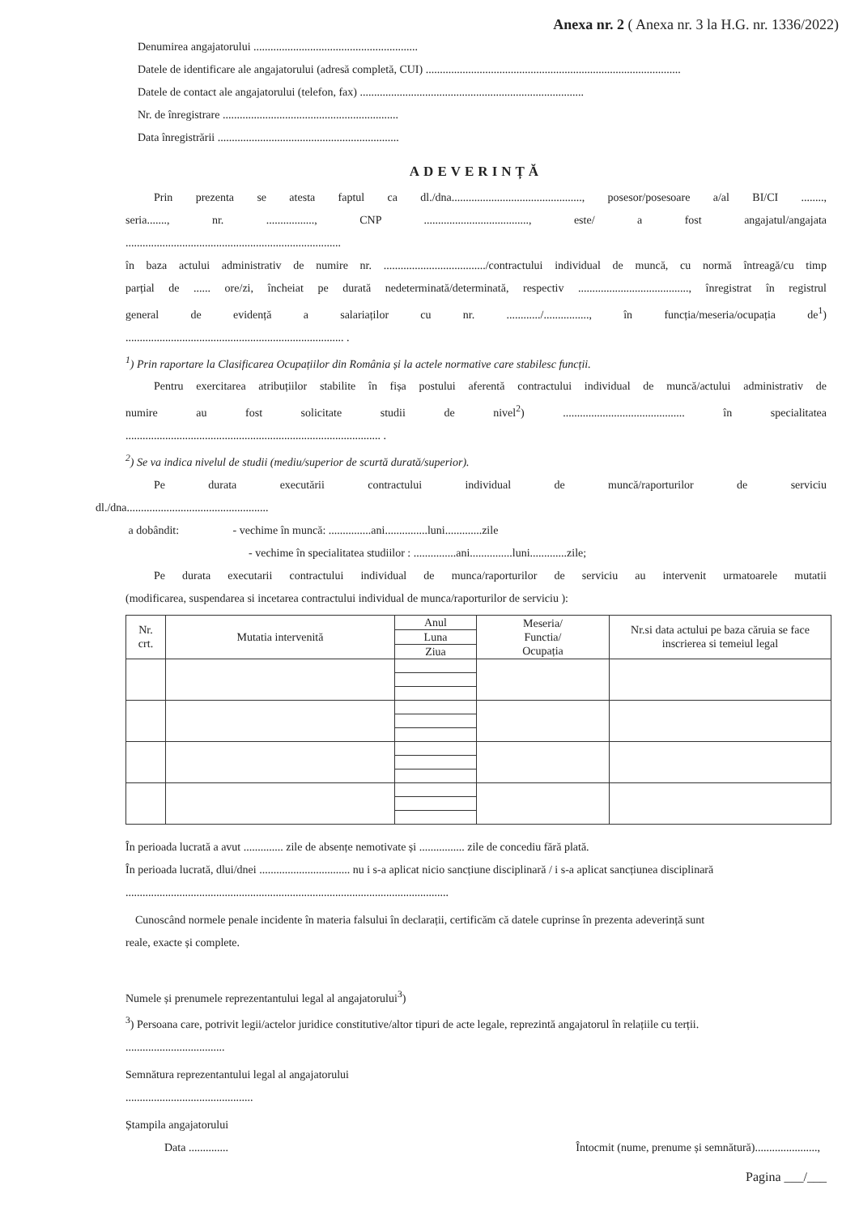Anexa nr. 2 ( Anexa nr. 3 la H.G. nr. 1336/2022)
Denumirea angajatorului ..........................................................
Datele de identificare ale angajatorului (adresă completă, CUI) ..........................................................................................
Datele de contact ale angajatorului (telefon, fax) ...............................................................................
Nr. de înregistrare ..............................................................
Data înregistrării ................................................................
ADEVERINȚĂ
Prin prezenta se atesta faptul ca dl./dna.............................................., posesor/posesoare a/al BI/CI ........,
seria......., nr. ................., CNP ....................................., este/ a fost angajatul/angajata
............................................................................
în baza actului administrativ de numire nr. ..................................../contractului individual de muncă, cu normă întreagă/cu timp
parțial de ...... ore/zi, încheiat pe durată nedeterminată/determinată, respectiv ......................................., înregistrat în registrul
general de evidență a salariaților cu nr. ............/................, în funcția/meseria/ocupația de<sup>1</sup>)
............................................................................. .
<sup>1</sup>) Prin raportare la Clasificarea Ocupațiilor din România și la actele normative care stabilesc funcții.
Pentru exercitarea atribuțiilor stabilite în fișa postului aferentă contractului individual de muncă/actului administrativ de
numire au fost solicitate studii de nivel<sup>2</sup>) ........................................... în specialitatea
.......................................................................................... .
<sup>2</sup>) Se va indica nivelul de studii (mediu/superior de scurtă durată/superior).
Pe durata executării contractului individual de muncă/raporturilor de serviciu
dl./dna..................................................
a dobândit: - vechime în muncă: ...............ani...............luni.............zile
- vechime în specialitatea studiilor : ...............ani...............luni.............zile;
Pe durata executarii contractului individual de munca/raporturilor de serviciu au intervenit urmatoarele mutatii
(modificarea, suspendarea si incetarea contractului individual de munca/raporturilor de serviciu ):
| Nr. crt. | Mutatia intervenită | Anul | Meseria/ Functia/ Ocupația | Nr.si data actului pe baza căruia se face inscrierea si temeiul legal |
| --- | --- | --- | --- | --- |
| | | Luna | | |
| | | Ziua | | |
În perioada lucrată a avut .............. zile de absențe nemotivate și ................ zile de concediu fără plată.
În perioada lucrată, dlui/dnei ................................ nu i s-a aplicat nicio sancțiune disciplinară / i s-a aplicat sancțiunea disciplinară
..................................................................................................................
Cunoscând normele penale incidente în materia falsului în declarații, certificăm că datele cuprinse în prezenta adeverință sunt
reale, exacte și complete.
Numele și prenumele reprezentantului legal al angajatorului<sup>3</sup>)
<sup>3</sup>) Persoana care, potrivit legii/actelor juridice constitutive/altor tipuri de acte legale, reprezintă angajatorul în relațiile cu terții.
...................................
Semnătura reprezentantului legal al angajatorului
.............................................
Ștampila angajatorului
Data .............. Întocmit (nume, prenume și semnătură)......................,
Pagina ___/___